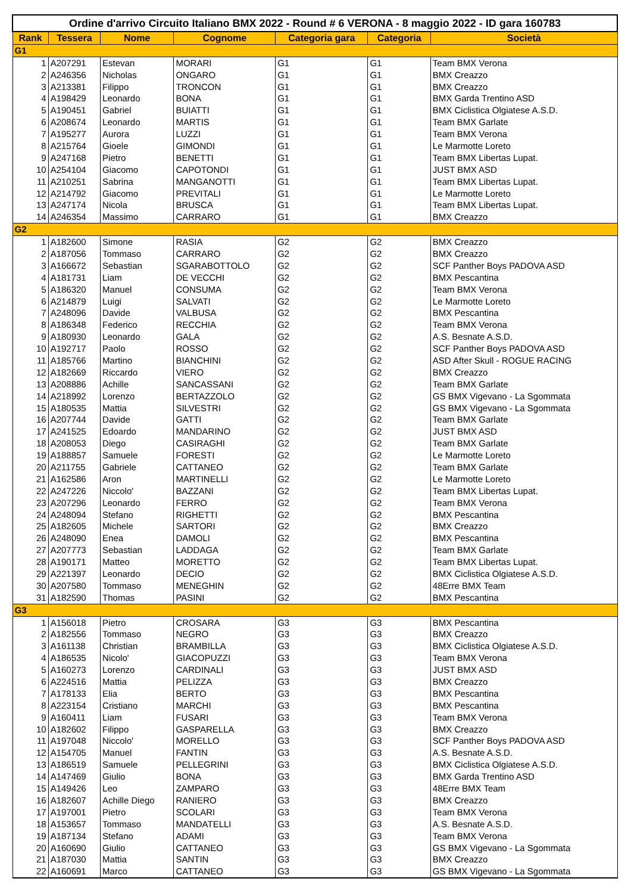| Ordine d'arrivo Circuito Italiano BMX 2022 - Round # 6 VERONA - 8 maggio 2022 - ID gara 160783 | | | | | | |
| --- | --- | --- | --- | --- | --- | --- |
| Rank | Tessera | Nome | Cognome | Categoria gara | Categoria | Società |
| G1 | | | | | | |
| 1 | A207291 | Estevan | MORARI | G1 | G1 | Team BMX Verona |
| 2 | A246356 | Nicholas | ONGARO | G1 | G1 | BMX Creazzo |
| 3 | A213381 | Filippo | TRONCON | G1 | G1 | BMX Creazzo |
| 4 | A198429 | Leonardo | BONA | G1 | G1 | BMX Garda Trentino ASD |
| 5 | A190451 | Gabriel | BUIATTI | G1 | G1 | BMX Ciclistica Olgiatese A.S.D. |
| 6 | A208674 | Leonardo | MARTIS | G1 | G1 | Team BMX Garlate |
| 7 | A195277 | Aurora | LUZZI | G1 | G1 | Team BMX Verona |
| 8 | A215764 | Gioele | GIMONDI | G1 | G1 | Le Marmotte Loreto |
| 9 | A247168 | Pietro | BENETTI | G1 | G1 | Team BMX Libertas Lupat. |
| 10 | A254104 | Giacomo | CAPOTONDI | G1 | G1 | JUST BMX ASD |
| 11 | A210251 | Sabrina | MANGANOTTI | G1 | G1 | Team BMX Libertas Lupat. |
| 12 | A214792 | Giacomo | PREVITALI | G1 | G1 | Le Marmotte Loreto |
| 13 | A247174 | Nicola | BRUSCA | G1 | G1 | Team BMX Libertas Lupat. |
| 14 | A246354 | Massimo | CARRARO | G1 | G1 | BMX Creazzo |
| G2 | | | | | | |
| 1 | A182600 | Simone | RASIA | G2 | G2 | BMX Creazzo |
| 2 | A187056 | Tommaso | CARRARO | G2 | G2 | BMX Creazzo |
| 3 | A166672 | Sebastian | SGARABOTTOLO | G2 | G2 | SCF Panther Boys PADOVA ASD |
| 4 | A181731 | Liam | DE VECCHI | G2 | G2 | BMX Pescantina |
| 5 | A186320 | Manuel | CONSUMA | G2 | G2 | Team BMX Verona |
| 6 | A214879 | Luigi | SALVATI | G2 | G2 | Le Marmotte Loreto |
| 7 | A248096 | Davide | VALBUSA | G2 | G2 | BMX Pescantina |
| 8 | A186348 | Federico | RECCHIA | G2 | G2 | Team BMX Verona |
| 9 | A180930 | Leonardo | GALA | G2 | G2 | A.S. Besnate A.S.D. |
| 10 | A192717 | Paolo | ROSSO | G2 | G2 | SCF Panther Boys PADOVA ASD |
| 11 | A185766 | Martino | BIANCHINI | G2 | G2 | ASD After Skull - ROGUE RACING |
| 12 | A182669 | Riccardo | VIERO | G2 | G2 | BMX Creazzo |
| 13 | A208886 | Achille | SANCASSANI | G2 | G2 | Team BMX Garlate |
| 14 | A218992 | Lorenzo | BERTAZZOLO | G2 | G2 | GS BMX Vigevano - La Sgommata |
| 15 | A180535 | Mattia | SILVESTRI | G2 | G2 | GS BMX Vigevano - La Sgommata |
| 16 | A207744 | Davide | GATTI | G2 | G2 | Team BMX Garlate |
| 17 | A241525 | Edoardo | MANDARINO | G2 | G2 | JUST BMX ASD |
| 18 | A208053 | Diego | CASIRAGHI | G2 | G2 | Team BMX Garlate |
| 19 | A188857 | Samuele | FORESTI | G2 | G2 | Le Marmotte Loreto |
| 20 | A211755 | Gabriele | CATTANEO | G2 | G2 | Team BMX Garlate |
| 21 | A162586 | Aron | MARTINELLI | G2 | G2 | Le Marmotte Loreto |
| 22 | A247226 | Niccolo' | BAZZANI | G2 | G2 | Team BMX Libertas Lupat. |
| 23 | A207296 | Leonardo | FERRO | G2 | G2 | Team BMX Verona |
| 24 | A248094 | Stefano | RIGHETTI | G2 | G2 | BMX Pescantina |
| 25 | A182605 | Michele | SARTORI | G2 | G2 | BMX Creazzo |
| 26 | A248090 | Enea | DAMOLI | G2 | G2 | BMX Pescantina |
| 27 | A207773 | Sebastian | LADDAGA | G2 | G2 | Team BMX Garlate |
| 28 | A190171 | Matteo | MORETTO | G2 | G2 | Team BMX Libertas Lupat. |
| 29 | A221397 | Leonardo | DECIO | G2 | G2 | BMX Ciclistica Olgiatese A.S.D. |
| 30 | A207580 | Tommaso | MENEGHIN | G2 | G2 | 48Erre BMX Team |
| 31 | A182590 | Thomas | PASINI | G2 | G2 | BMX Pescantina |
| G3 | | | | | | |
| 1 | A156018 | Pietro | CROSARA | G3 | G3 | BMX Pescantina |
| 2 | A182556 | Tommaso | NEGRO | G3 | G3 | BMX Creazzo |
| 3 | A161138 | Christian | BRAMBILLA | G3 | G3 | BMX Ciclistica Olgiatese A.S.D. |
| 4 | A186535 | Nicolo' | GIACOPUZZI | G3 | G3 | Team BMX Verona |
| 5 | A160273 | Lorenzo | CARDINALI | G3 | G3 | JUST BMX ASD |
| 6 | A224516 | Mattia | PELIZZA | G3 | G3 | BMX Creazzo |
| 7 | A178133 | Elia | BERTO | G3 | G3 | BMX Pescantina |
| 8 | A223154 | Cristiano | MARCHI | G3 | G3 | BMX Pescantina |
| 9 | A160411 | Liam | FUSARI | G3 | G3 | Team BMX Verona |
| 10 | A182602 | Filippo | GASPARELLA | G3 | G3 | BMX Creazzo |
| 11 | A197048 | Niccolo' | MORELLO | G3 | G3 | SCF Panther Boys PADOVA ASD |
| 12 | A154705 | Manuel | FANTIN | G3 | G3 | A.S. Besnate A.S.D. |
| 13 | A186519 | Samuele | PELLEGRINI | G3 | G3 | BMX Ciclistica Olgiatese A.S.D. |
| 14 | A147469 | Giulio | BONA | G3 | G3 | BMX Garda Trentino ASD |
| 15 | A149426 | Leo | ZAMPARO | G3 | G3 | 48Erre BMX Team |
| 16 | A182607 | Achille Diego | RANIERO | G3 | G3 | BMX Creazzo |
| 17 | A197001 | Pietro | SCOLARI | G3 | G3 | Team BMX Verona |
| 18 | A153657 | Tommaso | MANDATELLI | G3 | G3 | A.S. Besnate A.S.D. |
| 19 | A187134 | Stefano | ADAMI | G3 | G3 | Team BMX Verona |
| 20 | A160690 | Giulio | CATTANEO | G3 | G3 | GS BMX Vigevano - La Sgommata |
| 21 | A187030 | Mattia | SANTIN | G3 | G3 | BMX Creazzo |
| 22 | A160691 | Marco | CATTANEO | G3 | G3 | GS BMX Vigevano - La Sgommata |